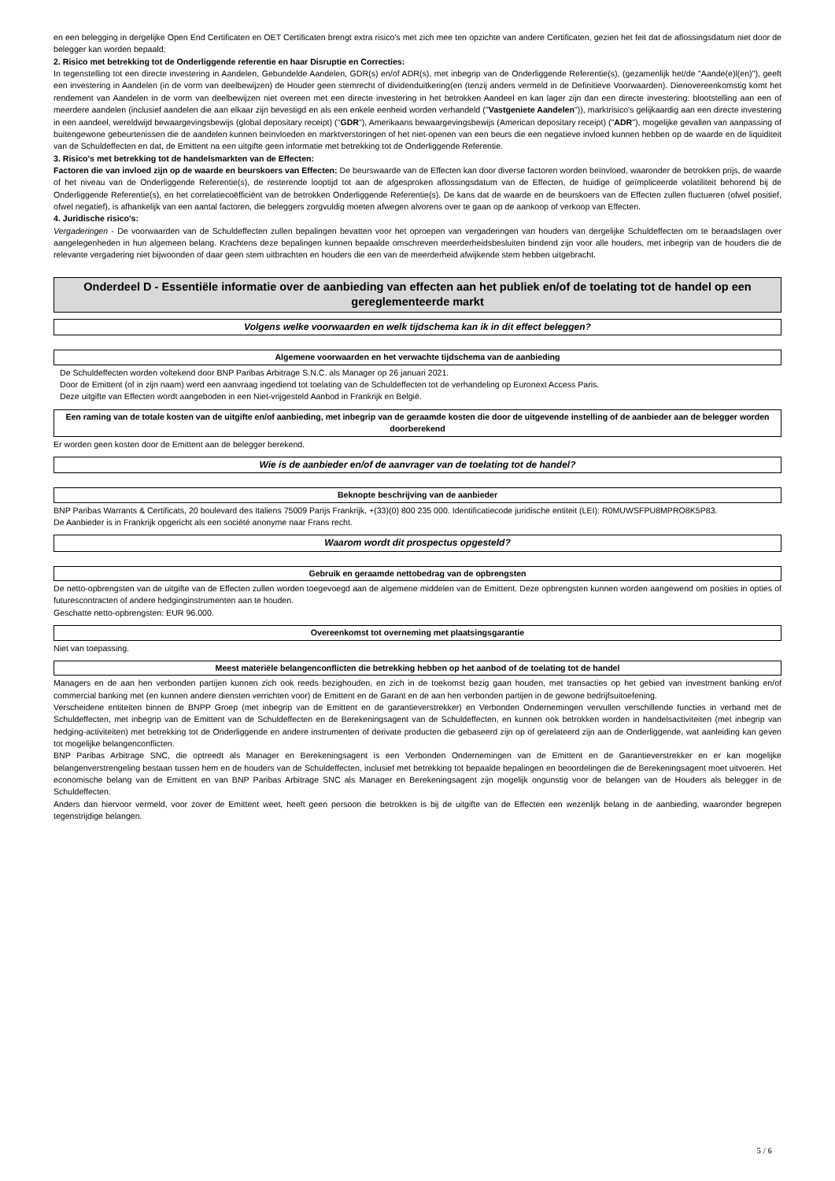en een belegging in dergelijke Open End Certificaten en OET Certificaten brengt extra risico's met zich mee ten opzichte van andere Certificaten, gezien het feit dat de aflossingsdatum niet door de belegger kan worden bepaald;
2. Risico met betrekking tot de Onderliggende referentie en haar Disruptie en Correcties:
In tegenstelling tot een directe investering in Aandelen, Gebundelde Aandelen, GDR(s) en/of ADR(s), met inbegrip van de Onderliggende Referentie(s), (gezamenlijk het/de "Aande(e)l(en)"), geeft een investering in Aandelen (in de vorm van deelbewijzen) de Houder geen stemrecht of dividenduitkering(en (tenzij anders vermeld in de Definitieve Voorwaarden). Dienovereenkomstig komt het rendement van Aandelen in de vorm van deelbewijzen niet overeen met een directe investering in het betrokken Aandeel en kan lager zijn dan een directe investering: blootstelling aan een of meerdere aandelen (inclusief aandelen die aan elkaar zijn bevestigd en als een enkele eenheid worden verhandeld ("Vastgeniete Aandelen")), marktrisico's gelijkaardig aan een directe investering in een aandeel, wereldwijd bewaargevingsbewijs (global depositary receipt) ("GDR"), Amerikaans bewaargevingsbewijs (American depositary receipt) ("ADR"), mogelijke gevallen van aanpassing of buitengewone gebeurtenissen die de aandelen kunnen beïnvloeden en marktverstoringen of het niet-openen van een beurs die een negatieve invloed kunnen hebben op de waarde en de liquiditeit van de Schuldeffecten en dat, de Emittent na een uitgifte geen informatie met betrekking tot de Onderliggende Referentie.
3. Risico's met betrekking tot de handelsmarkten van de Effecten:
Factoren die van invloed zijn op de waarde en beurskoers van Effecten: De beurswaarde van de Effecten kan door diverse factoren worden beïnvloed, waaronder de betrokken prijs, de waarde of het niveau van de Onderliggende Referentie(s), de resterende looptijd tot aan de afgesproken aflossingsdatum van de Effecten, de huidige of geïmpliceerde volatiliteit behorend bij de Onderliggende Referentie(s), en het correlatiecoëfficiënt van de betrokken Onderliggende Referentie(s). De kans dat de waarde en de beurskoers van de Effecten zullen fluctueren (ofwel positief, ofwel negatief), is afhankelijk van een aantal factoren, die beleggers zorgvuldig moeten afwegen alvorens over te gaan op de aankoop of verkoop van Effecten.
4. Juridische risico's:
Vergaderingen - De voorwaarden van de Schuldeffecten zullen bepalingen bevatten voor het oproepen van vergaderingen van houders van dergelijke Schuldeffecten om te beraadslagen over aangelegenheden in hun algemeen belang. Krachtens deze bepalingen kunnen bepaalde omschreven meerderheidsbesluiten bindend zijn voor alle houders, met inbegrip van de houders die de relevante vergadering niet bijwoonden of daar geen stem uitbrachten en houders die een van de meerderheid afwijkende stem hebben uitgebracht.
Onderdeel D - Essentiële informatie over de aanbieding van effecten aan het publiek en/of de toelating tot de handel op een gereglementeerde markt
Volgens welke voorwaarden en welk tijdschema kan ik in dit effect beleggen?
Algemene voorwaarden en het verwachte tijdschema van de aanbieding
De Schuldeffecten worden voltekend door BNP Paribas Arbitrage S.N.C. als Manager op 26 januari 2021.
Door de Emittent (of in zijn naam) werd een aanvraag ingediend tot toelating van de Schuldeffecten tot de verhandeling op Euronext Access Paris.
Deze uitgifte van Effecten wordt aangeboden in een Niet-vrijgesteld Aanbod in Frankrijk en België.
Een raming van de totale kosten van de uitgifte en/of aanbieding, met inbegrip van de geraamde kosten die door de uitgevende instelling of de aanbieder aan de belegger worden doorberekend
Er worden geen kosten door de Emittent aan de belegger berekend.
Wie is de aanbieder en/of de aanvrager van de toelating tot de handel?
Beknopte beschrijving van de aanbieder
BNP Paribas Warrants & Certificats, 20 boulevard des Italiens 75009 Parijs Frankrijk, +(33)(0) 800 235 000. Identificatiecode juridische entiteit (LEI): R0MUWSFPU8MPRO8K5P83.
De Aanbieder is in Frankrijk opgericht als een société anonyme naar Frans recht.
Waarom wordt dit prospectus opgesteld?
Gebruik en geraamde nettobedrag van de opbrengsten
De netto-opbrengsten van de uitgifte van de Effecten zullen worden toegevoegd aan de algemene middelen van de Emittent. Deze opbrengsten kunnen worden aangewend om posities in opties of futurescontracten of andere hedginginstrumenten aan te houden.
Geschatte netto-opbrengsten: EUR 96.000.
Overeenkomst tot overneming met plaatsingsgarantie
Niet van toepassing.
Meest materiële belangenconflicten die betrekking hebben op het aanbod of de toelating tot de handel
Managers en de aan hen verbonden partijen kunnen zich ook reeds bezighouden, en zich in de toekomst bezig gaan houden, met transacties op het gebied van investment banking en/of commercial banking met (en kunnen andere diensten verrichten voor) de Emittent en de Garant en de aan hen verbonden partijen in de gewone bedrijfsuitoefening.
Verscheidene entiteiten binnen de BNPP Groep (met inbegrip van de Emittent en de garantieverstrekker) en Verbonden Ondernemingen vervullen verschillende functies in verband met de Schuldeffecten, met inbegrip van de Emittent van de Schuldeffecten en de Berekeningsagent van de Schuldeffecten, en kunnen ook betrokken worden in handelsactiviteiten (met inbegrip van hedging-activiteiten) met betrekking tot de Onderliggende en andere instrumenten of derivate producten die gebaseerd zijn op of gerelateerd zijn aan de Onderliggende, wat aanleiding kan geven tot mogelijke belangenconflicten.
BNP Paribas Arbitrage SNC, die optreedt als Manager en Berekeningsagent is een Verbonden Ondernemingen van de Emittent en de Garantieverstrekker en er kan mogelijke belangenverstrengeling bestaan tussen hem en de houders van de Schuldeffecten, inclusief met betrekking tot bepaalde bepalingen en beoordelingen die de Berekeningsagent moet uitvoeren. Het economische belang van de Emittent en van BNP Paribas Arbitrage SNC als Manager en Berekeningsagent zijn mogelijk ongunstig voor de belangen van de Houders als belegger in de Schuldeffecten.
Anders dan hiervoor vermeld, voor zover de Emittent weet, heeft geen persoon die betrokken is bij de uitgifte van de Effecten een wezenlijk belang in de aanbieding, waaronder begrepen tegenstrijdige belangen.
5 / 6